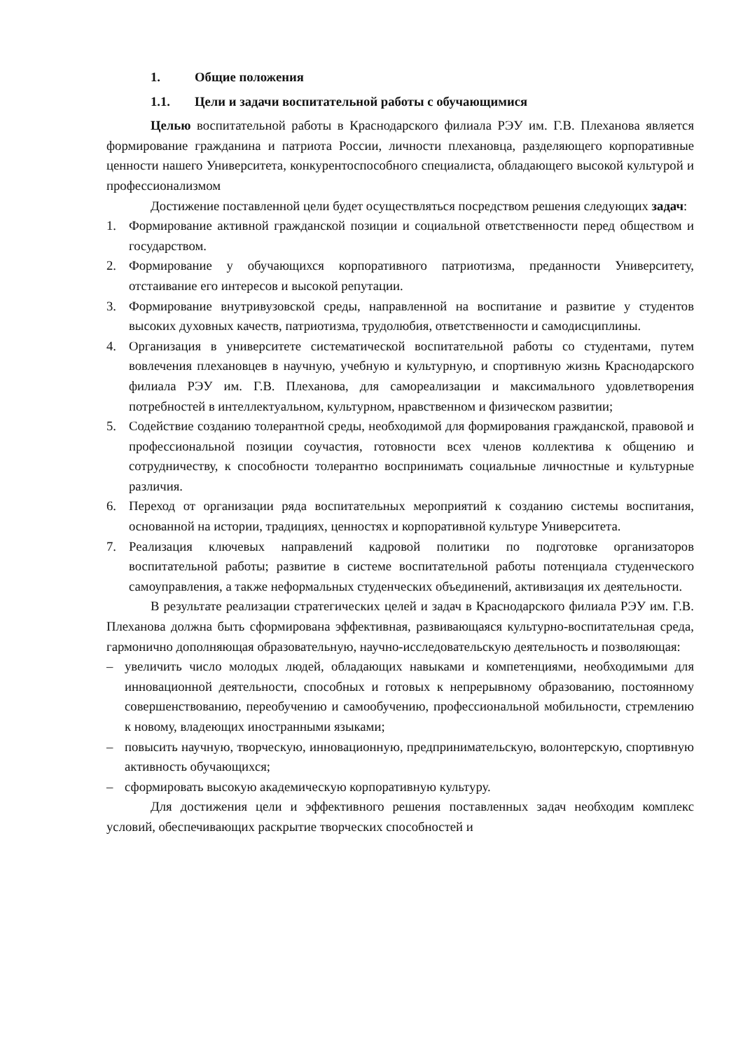1. Общие положения
1.1. Цели и задачи воспитательной работы с обучающимися
Целью воспитательной работы в Краснодарского филиала РЭУ им. Г.В. Плеханова является формирование гражданина и патриота России, личности плехановца, разделяющего корпоративные ценности нашего Университета, конкурентоспособного специалиста, обладающего высокой культурой и профессионализмом
Достижение поставленной цели будет осуществляться посредством решения следующих задач:
1. Формирование активной гражданской позиции и социальной ответственности перед обществом и государством.
2. Формирование у обучающихся корпоративного патриотизма, преданности Университету, отстаивание его интересов и высокой репутации.
3. Формирование внутривузовской среды, направленной на воспитание и развитие у студентов высоких духовных качеств, патриотизма, трудолюбия, ответственности и самодисциплины.
4. Организация в университете систематической воспитательной работы со студентами, путем вовлечения плехановцев в научную, учебную и культурную, и спортивную жизнь Краснодарского филиала РЭУ им. Г.В. Плеханова, для самореализации и максимального удовлетворения потребностей в интеллектуальном, культурном, нравственном и физическом развитии;
5. Содействие созданию толерантной среды, необходимой для формирования гражданской, правовой и профессиональной позиции соучастия, готовности всех членов коллектива к общению и сотрудничеству, к способности толерантно воспринимать социальные личностные и культурные различия.
6. Переход от организации ряда воспитательных мероприятий к созданию системы воспитания, основанной на истории, традициях, ценностях и корпоративной культуре Университета.
7. Реализация ключевых направлений кадровой политики по подготовке организаторов воспитательной работы; развитие в системе воспитательной работы потенциала студенческого самоуправления, а также неформальных студенческих объединений, активизация их деятельности.
В результате реализации стратегических целей и задач в Краснодарского филиала РЭУ им. Г.В. Плеханова должна быть сформирована эффективная, развивающаяся культурно-воспитательная среда, гармонично дополняющая образовательную, научно-исследовательскую деятельность и позволяющая:
– увеличить число молодых людей, обладающих навыками и компетенциями, необходимыми для инновационной деятельности, способных и готовых к непрерывному образованию, постоянному совершенствованию, переобучению и самообучению, профессиональной мобильности, стремлению к новому, владеющих иностранными языками;
– повысить научную, творческую, инновационную, предпринимательскую, волонтерскую, спортивную активность обучающихся;
– сформировать высокую академическую корпоративную культуру.
Для достижения цели и эффективного решения поставленных задач необходим комплекс условий, обеспечивающих раскрытие творческих способностей и